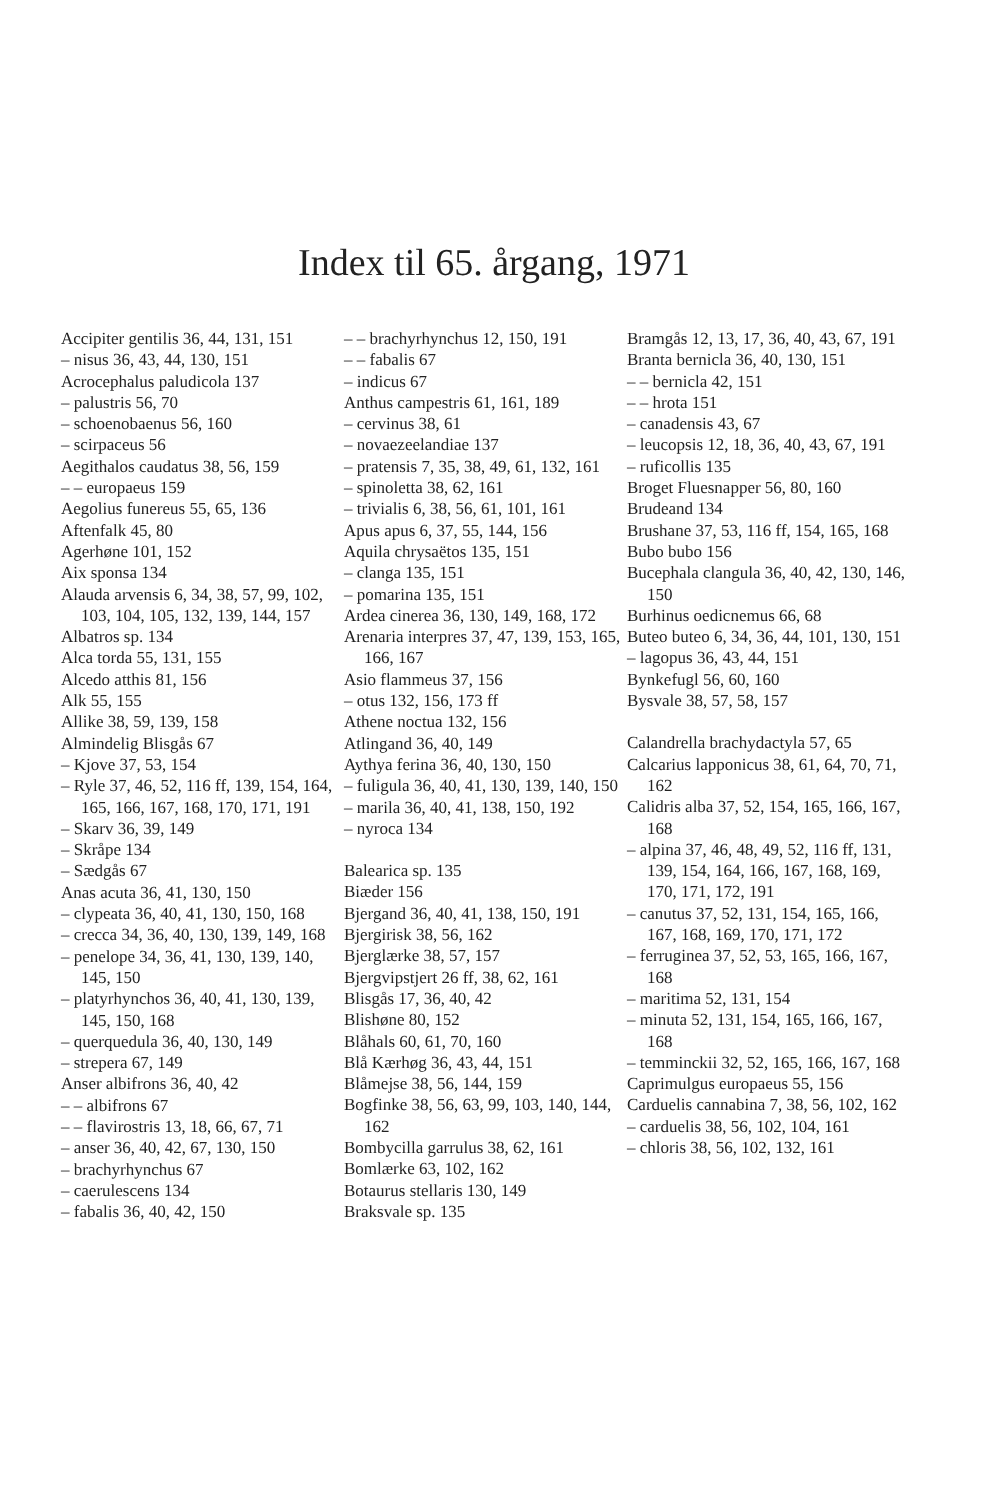Index til 65. årgang, 1971
Accipiter gentilis 36, 44, 131, 151
– nisus 36, 43, 44, 130, 151
Acrocephalus paludicola 137
– palustris 56, 70
– schoenobaenus 56, 160
– scirpaceus 56
Aegithalos caudatus 38, 56, 159
– – europaeus 159
Aegolius funereus 55, 65, 136
Aftenfalk 45, 80
Agerhøne 101, 152
Aix sponsa 134
Alauda arvensis 6, 34, 38, 57, 99, 102, 103, 104, 105, 132, 139, 144, 157
Albatros sp. 134
Alca torda 55, 131, 155
Alcedo atthis 81, 156
Alk 55, 155
Allike 38, 59, 139, 158
Almindelig Blisgås 67
– Kjove 37, 53, 154
– Ryle 37, 46, 52, 116 ff, 139, 154, 164, 165, 166, 167, 168, 170, 171, 191
– Skarv 36, 39, 149
– Skråpe 134
– Sædgås 67
Anas acuta 36, 41, 130, 150
– clypeata 36, 40, 41, 130, 150, 168
– crecca 34, 36, 40, 130, 139, 149, 168
– penelope 34, 36, 41, 130, 139, 140, 145, 150
– platyrhynchos 36, 40, 41, 130, 139, 145, 150, 168
– querquedula 36, 40, 130, 149
– strepera 67, 149
Anser albifrons 36, 40, 42
– – albifrons 67
– – flavirostris 13, 18, 66, 67, 71
– anser 36, 40, 42, 67, 130, 150
– brachyrhynchus 67
– caerulescens 134
– fabalis 36, 40, 42, 150
– – brachyrhynchus 12, 150, 191
– – fabalis 67
– indicus 67
Anthus campestris 61, 161, 189
– cervinus 38, 61
– novaezeelandiae 137
– pratensis 7, 35, 38, 49, 61, 132, 161
– spinoletta 38, 62, 161
– trivialis 6, 38, 56, 61, 101, 161
Apus apus 6, 37, 55, 144, 156
Aquila chrysaëtos 135, 151
– clanga 135, 151
– pomarina 135, 151
Ardea cinerea 36, 130, 149, 168, 172
Arenaria interpres 37, 47, 139, 153, 165, 166, 167
Asio flammeus 37, 156
– otus 132, 156, 173 ff
Athene noctua 132, 156
Atlingand 36, 40, 149
Aythya ferina 36, 40, 130, 150
– fuligula 36, 40, 41, 130, 139, 140, 150
– marila 36, 40, 41, 138, 150, 192
– nyroca 134
Balearica sp. 135
Biæder 156
Bjergand 36, 40, 41, 138, 150, 191
Bjergirisk 38, 56, 162
Bjerglærke 38, 57, 157
Bjergvipstjert 26 ff, 38, 62, 161
Blisgås 17, 36, 40, 42
Blishøne 80, 152
Blåhals 60, 61, 70, 160
Blå Kærhøg 36, 43, 44, 151
Blåmejse 38, 56, 144, 159
Bogfinke 38, 56, 63, 99, 103, 140, 144, 162
Bombycilla garrulus 38, 62, 161
Bomlærke 63, 102, 162
Botaurus stellaris 130, 149
Braksvale sp. 135
Bramgås 12, 13, 17, 36, 40, 43, 67, 191
Branta bernicla 36, 40, 130, 151
– – bernicla 42, 151
– – hrota 151
– canadensis 43, 67
– leucopsis 12, 18, 36, 40, 43, 67, 191
– ruficollis 135
Broget Fluesnapper 56, 80, 160
Brudeand 134
Brushane 37, 53, 116 ff, 154, 165, 168
Bubo bubo 156
Bucephala clangula 36, 40, 42, 130, 146, 150
Burhinus oedicnemus 66, 68
Buteo buteo 6, 34, 36, 44, 101, 130, 151
– lagopus 36, 43, 44, 151
Bynkefugl 56, 60, 160
Bysvale 38, 57, 58, 157
Calandrella brachydactyla 57, 65
Calcarius lapponicus 38, 61, 64, 70, 71, 162
Calidris alba 37, 52, 154, 165, 166, 167, 168
– alpina 37, 46, 48, 49, 52, 116 ff, 131, 139, 154, 164, 166, 167, 168, 169, 170, 171, 172, 191
– canutus 37, 52, 131, 154, 165, 166, 167, 168, 169, 170, 171, 172
– ferruginea 37, 52, 53, 165, 166, 167, 168
– maritima 52, 131, 154
– minuta 52, 131, 154, 165, 166, 167, 168
– temminckii 32, 52, 165, 166, 167, 168
Caprimulgus europaeus 55, 156
Carduelis cannabina 7, 38, 56, 102, 162
– carduelis 38, 56, 102, 104, 161
– chloris 38, 56, 102, 132, 161